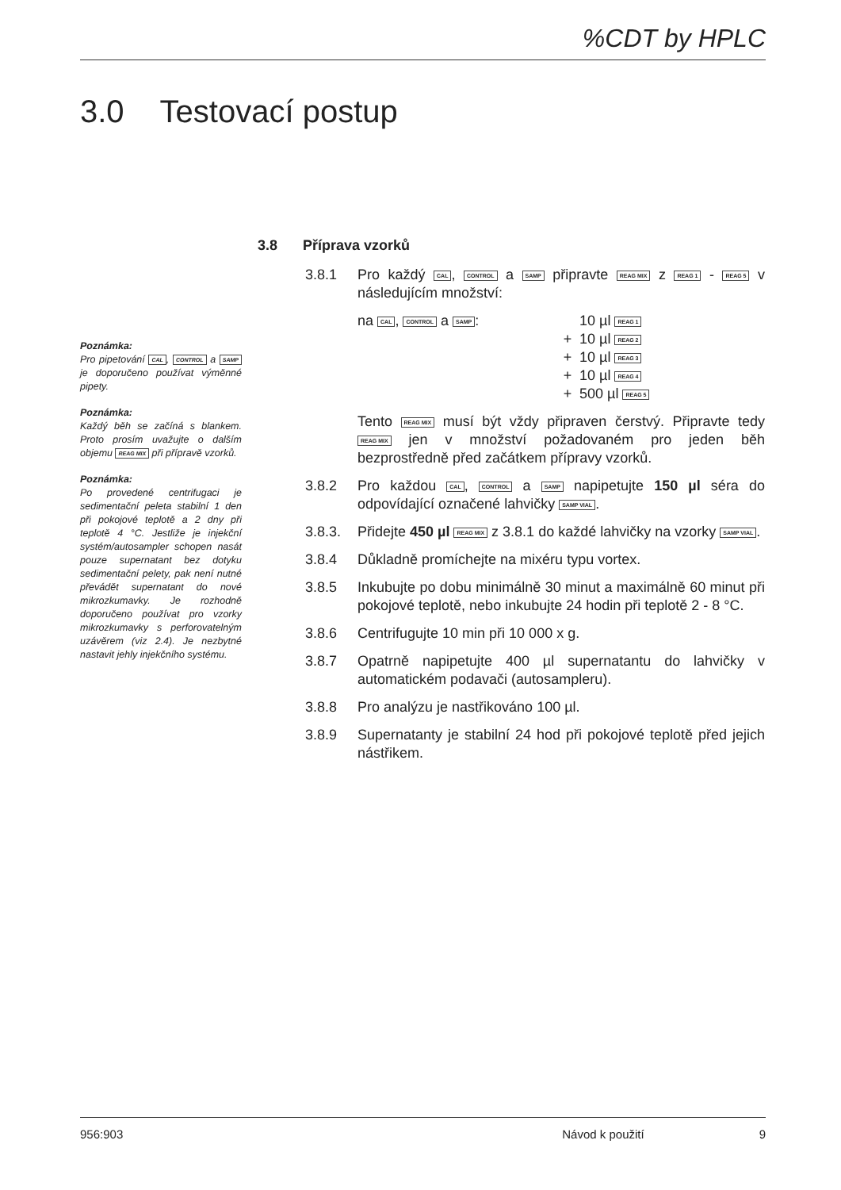%CDT by HPLC
3.0 Testovací postup
Poznámka:
Pro pipetování CAL, CONTROL a SAMP je doporučeno používat výměnné pipety.
Poznámka:
Každý běh se začíná s blankem. Proto prosím uvažujte o dalším objemu REAG MIX při přípravě vzorků.
Poznámka:
Po provedené centrifugaci je sedimentační peleta stabilní 1 den při pokojové teplotě a 2 dny při teplotě 4 °C. Jestliže je injekční systém/autosampler schopen nasát pouze supernatant bez dotyku sedimentační pelety, pak není nutné převádět supernatant do nové mikrozkumavky. Je rozhodně doporučeno používat pro vzorky mikrozkumavky s perforovatelným uzávěrem (viz 2.4). Je nezbytné nastavit jehly injekčního systému.
3.8 Příprava vzorků
3.8.1 Pro každý CAL, CONTROL a SAMP připravte REAG MIX z REAG 1 - REAG 5 v následujícím množství:
na CAL, CONTROL a SAMP: 10 µl REAG 1
+ 10 µl REAG 2
+ 10 µl REAG 3
+ 10 µl REAG 4
+ 500 µl REAG 5
Tento REAG MIX musí být vždy připraven čerstvý. Připravte tedy REAG MIX jen v množství požadovaném pro jeden běh bezprostředně před začátkem přípravy vzorků.
3.8.2 Pro každou CAL, CONTROL a SAMP napipetujte 150 µl séra do odpovídající označené lahvičky SAMP VIAL.
3.8.3. Přidejte 450 µl REAG MIX z 3.8.1 do každé lahvičky na vzorky SAMP VIAL.
3.8.4 Důkladně promíchejte na mixéru typu vortex.
3.8.5 Inkubujte po dobu minimálně 30 minut a maximálně 60 minut při pokojové teplotě, nebo inkubujte 24 hodin při teplotě 2 - 8 °C.
3.8.6 Centrifugujte 10 min při 10 000 x g.
3.8.7 Opatrně napipetujte 400 µl supernatantu do lahvičky v automatickém podavači (autosampleru).
3.8.8 Pro analýzu je nastřikováno 100 µl.
3.8.9 Supernatanty je stabilní 24 hod při pokojové teplotě před jejich nástřikem.
956:903 Návod k použití 9